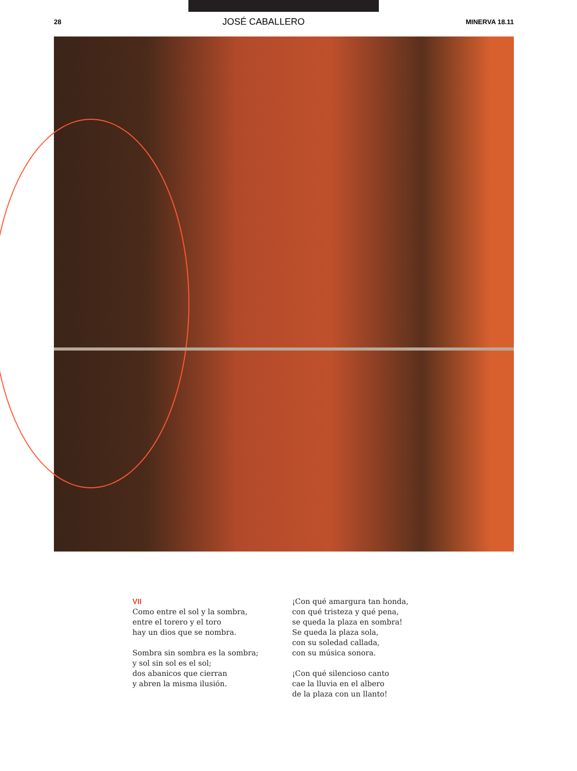28 JOSÉ CABALLERO MINERVA 18.11
VII
Como entre el sol y la sombra,
entre el torero y el toro
hay un dios que se nombra.
Sombra sin sombra es la sombra;
y sol sin sol es el sol;
dos abanicos que cierran
y abren la misma ilusión.
¡Con qué amargura tan honda,
con qué tristeza y qué pena,
se queda la plaza en sombra!
Se queda la plaza sola,
con su soledad callada,
con su música sonora.
¡Con qué silencioso canto
cae la lluvia en el albero
de la plaza con un llanto!